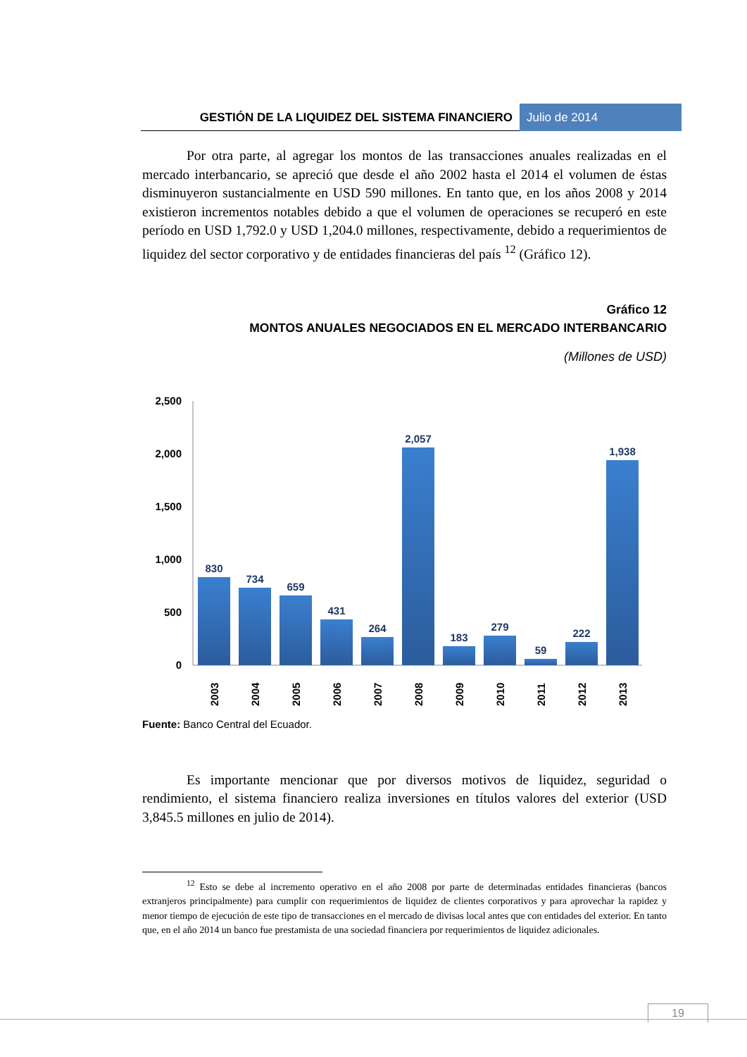GESTIÓN DE LA LIQUIDEZ DEL SISTEMA FINANCIERO
Julio de 2014
Por otra parte, al agregar los montos de las transacciones anuales realizadas en el mercado interbancario, se apreció que desde el año 2002 hasta el 2014 el volumen de éstas disminuyeron sustancialmente en USD 590 millones. En tanto que, en los años 2008 y 2014 existieron incrementos notables debido a que el volumen de operaciones se recuperó en este período en USD 1,792.0 y USD 1,204.0 millones, respectivamente, debido a requerimientos de liquidez del sector corporativo y de entidades financieras del país <sup>12</sup> (Gráfico 12).
Gráfico 12
MONTOS ANUALES NEGOCIADOS EN EL MERCADO INTERBANCARIO
(Millones de USD)
2,500
2,000
1,500
1,000
500
0
830
734
659
431
264
2,057
183
279
59
222
1,938
2003
2004
2005
2006
2007
2008
2009
2010
2011
2012
2013
Fuente: Banco Central del Ecuador.
Es importante mencionar que por diversos motivos de liquidez, seguridad o rendimiento, el sistema financiero realiza inversiones en títulos valores del exterior (USD 3,845.5 millones en julio de 2014).
<sup>12</sup> Esto se debe al incremento operativo en el año 2008 por parte de determinadas entidades financieras (bancos extranjeros principalmente) para cumplir con requerimientos de liquidez de clientes corporativos y para aprovechar la rapidez y menor tiempo de ejecución de este tipo de transacciones en el mercado de divisas local antes que con entidades del exterior. En tanto que, en el año 2014 un banco fue prestamista de una sociedad financiera por requerimientos de liquidez adicionales.
19